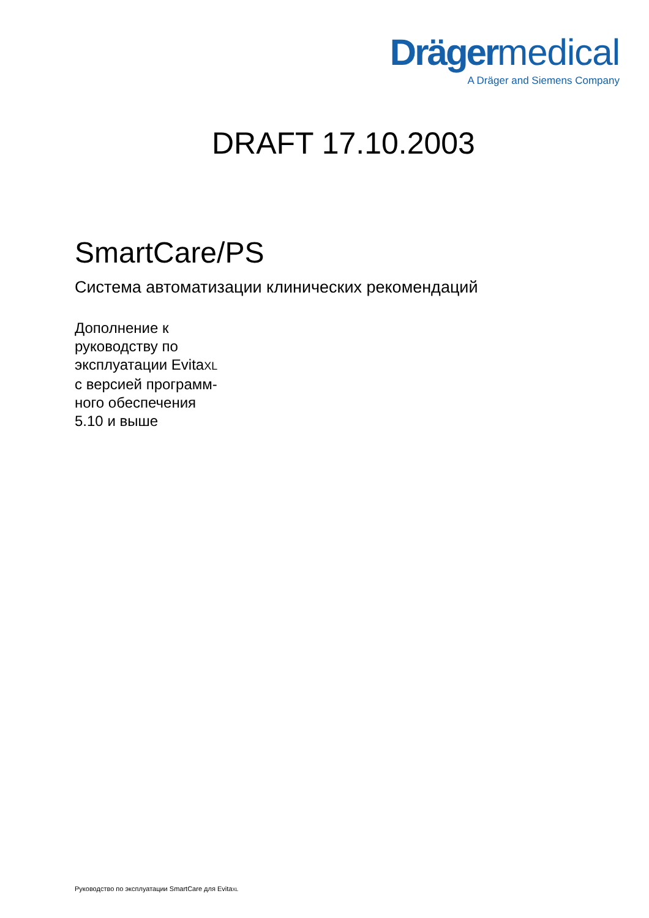Drägermedical
A Dräger and Siemens Company
DRAFT 17.10.2003
SmartCare/PS
Система автоматизации клинических рекомендаций
Дополнение к
руководству по
эксплуатации EvitaXL
с версией программ-
ного обеспечения
5.10 и выше
Руководство по эксплуатации SmartCare для EvitaXL